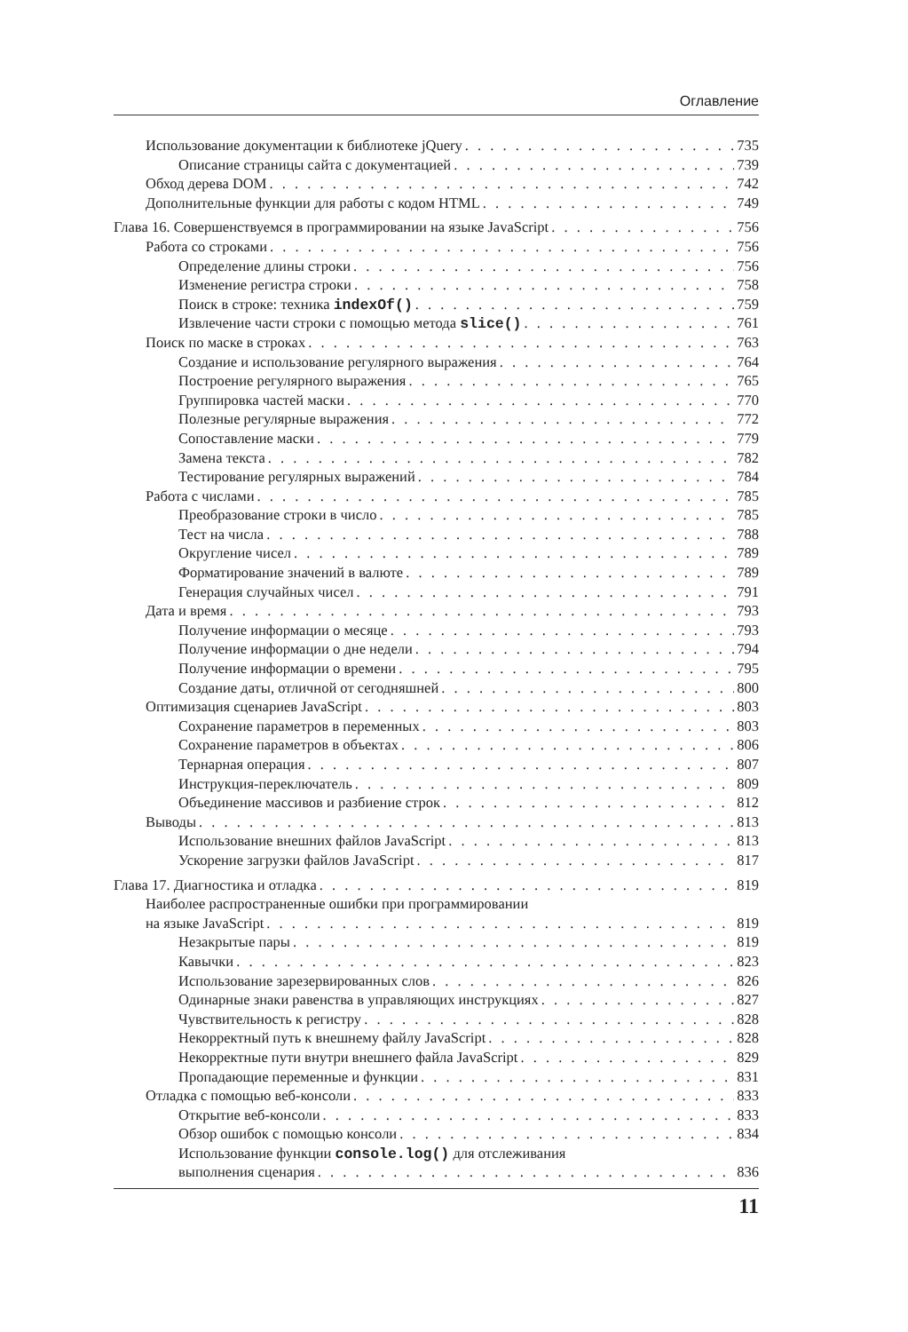Оглавление
Использование документации к библиотеке jQuery 735
Описание страницы сайта с документацией 739
Обход дерева DOM 742
Дополнительные функции для работы с кодом HTML 749
Глава 16. Совершенствуемся в программировании на языке JavaScript 756
Работа со строками 756
Определение длины строки 756
Изменение регистра строки 758
Поиск в строке: техника indexOf() 759
Извлечение части строки с помощью метода slice() 761
Поиск по маске в строках 763
Создание и использование регулярного выражения 764
Построение регулярного выражения 765
Группировка частей маски 770
Полезные регулярные выражения 772
Сопоставление маски 779
Замена текста 782
Тестирование регулярных выражений 784
Работа с числами 785
Преобразование строки в число 785
Тест на числа 788
Округление чисел 789
Форматирование значений в валюте 789
Генерация случайных чисел 791
Дата и время 793
Получение информации о месяце 793
Получение информации о дне недели 794
Получение информации о времени 795
Создание даты, отличной от сегодняшней 800
Оптимизация сценариев JavaScript 803
Сохранение параметров в переменных 803
Сохранение параметров в объектах 806
Тернарная операция 807
Инструкция-переключатель 809
Объединение массивов и разбиение строк 812
Выводы 813
Использование внешних файлов JavaScript 813
Ускорение загрузки файлов JavaScript 817
Глава 17. Диагностика и отладка 819
Наиболее распространенные ошибки при программировании
на языке JavaScript 819
Незакрытые пары 819
Кавычки 823
Использование зарезервированных слов 826
Одинарные знаки равенства в управляющих инструкциях 827
Чувствительность к регистру 828
Некорректный путь к внешнему файлу JavaScript 828
Некорректные пути внутри внешнего файла JavaScript 829
Пропадающие переменные и функции 831
Отладка с помощью веб-консоли 833
Открытие веб-консоли 833
Обзор ошибок с помощью консоли 834
Использование функции console.log() для отслеживания
выполнения сценария 836
11